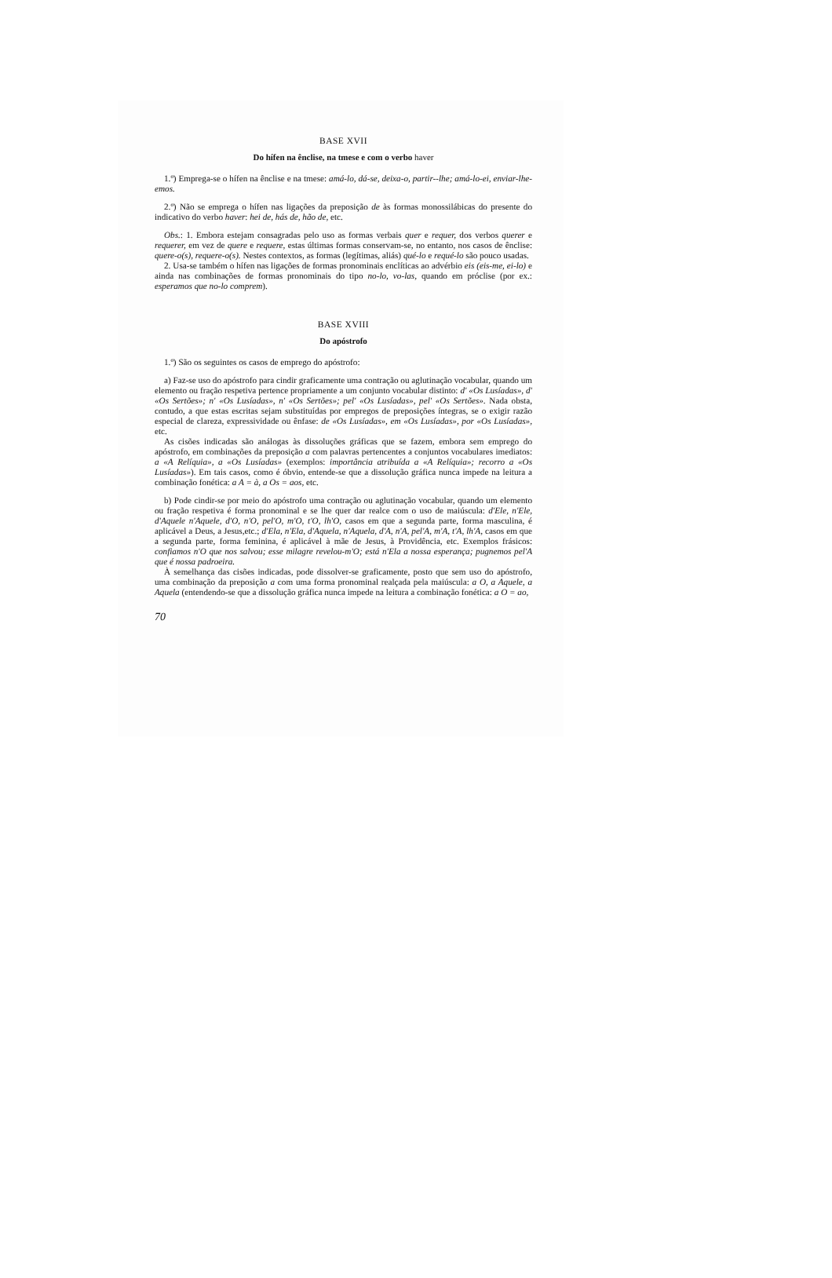BASE XVII
Do hífen na ênclise, na tmese e com o verbo haver
1.º) Emprega-se o hífen na ênclise e na tmese: amá-lo, dá-se, deixa-o, partir--lhe; amá-lo-ei, enviar-lhe-emos.
2.º) Não se emprega o hífen nas ligações da preposição de às formas monossilábicas do presente do indicativo do verbo haver: hei de, hás de, hão de, etc.
Obs.: 1. Embora estejam consagradas pelo uso as formas verbais quer e requer, dos verbos querer e requerer, em vez de quere e requere, estas últimas formas conservam-se, no entanto, nos casos de ênclise: quere-o(s), requere-o(s). Nestes contextos, as formas (legítimas, aliás) qué-lo e requé-lo são pouco usadas.
2. Usa-se também o hífen nas ligações de formas pronominais enclíticas ao advérbio eis (eis-me, ei-lo) e ainda nas combinações de formas pronominais do tipo no-lo, vo-las, quando em próclise (por ex.: esperamos que no-lo comprem).
BASE XVIII
Do apóstrofo
1.º) São os seguintes os casos de emprego do apóstrofo:
a) Faz-se uso do apóstrofo para cindir graficamente uma contração ou aglutinação vocabular, quando um elemento ou fração respetiva pertence propriamente a um conjunto vocabular distinto: d' «Os Lusíadas», d' «Os Sertões»; n' «Os Lusíadas», n' «Os Sertões»; pel' «Os Lusíadas», pel' «Os Sertões». Nada obsta, contudo, a que estas escritas sejam substituídas por empregos de preposições íntegras, se o exigir razão especial de clareza, expressividade ou ênfase: de «Os Lusíadas», em «Os Lusíadas», por «Os Lusíadas», etc.
As cisões indicadas são análogas às dissoluções gráficas que se fazem, embora sem emprego do apóstrofo, em combinações da preposição a com palavras pertencentes a conjuntos vocabulares imediatos: a «A Relíquia», a «Os Lusíadas» (exemplos: importância atribuída a «A Relíquia»; recorro a «Os Lusíadas»). Em tais casos, como é óbvio, entende-se que a dissolução gráfica nunca impede na leitura a combinação fonética: a A = à, a Os = aos, etc.
b) Pode cindir-se por meio do apóstrofo uma contração ou aglutinação vocabular, quando um elemento ou fração respetiva é forma pronominal e se lhe quer dar realce com o uso de maiúscula: d'Ele, n'Ele, d'Aquele n'Aquele, d'O, n'O, pel'O, m'O, t'O, lh'O, casos em que a segunda parte, forma masculina, é aplicável a Deus, a Jesus,etc.; d'Ela, n'Ela, d'Aquela, n'Aquela, d'A, n'A, pel'A, m'A, t'A, lh'A, casos em que a segunda parte, forma feminina, é aplicável à mãe de Jesus, à Providência, etc. Exemplos frásicos: confiamos n'O que nos salvou; esse milagre revelou-m'O; está n'Ela a nossa esperança; pugnemos pel'A que é nossa padroeira.
À semelhança das cisões indicadas, pode dissolver-se graficamente, posto que sem uso do apóstrofo, uma combinação da preposição a com uma forma pronominal realçada pela maiúscula: a O, a Aquele, a Aquela (entendendo-se que a dissolução gráfica nunca impede na leitura a combinação fonética: a O = ao,
70